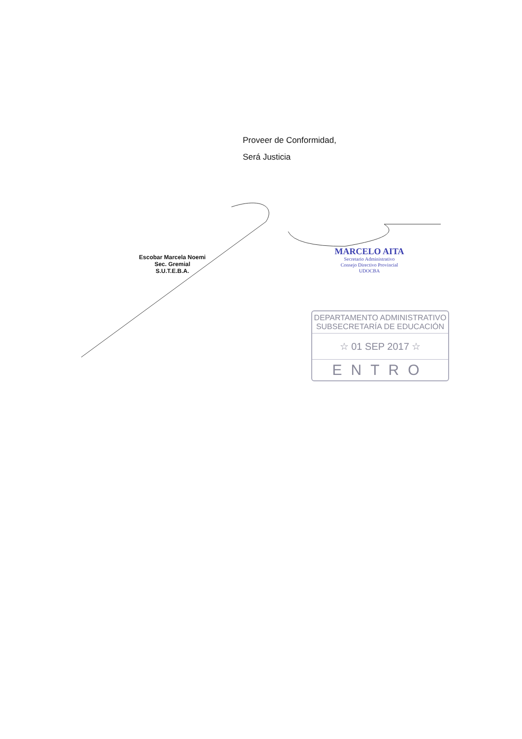Proveer de Conformidad,
Será Justicia
Escobar Marcela Noemi
Sec. Gremial
S.U.T.E.B.A.
MARCELO AITA
Secretario Administrativo
Consejo Directivo Provincial
UDOCBA
DEPARTAMENTO ADMINISTRATIVO
SUBSECRETARÍA DE EDUCACIÓN
☆ 01 SEP 2017 ☆
ENTRO